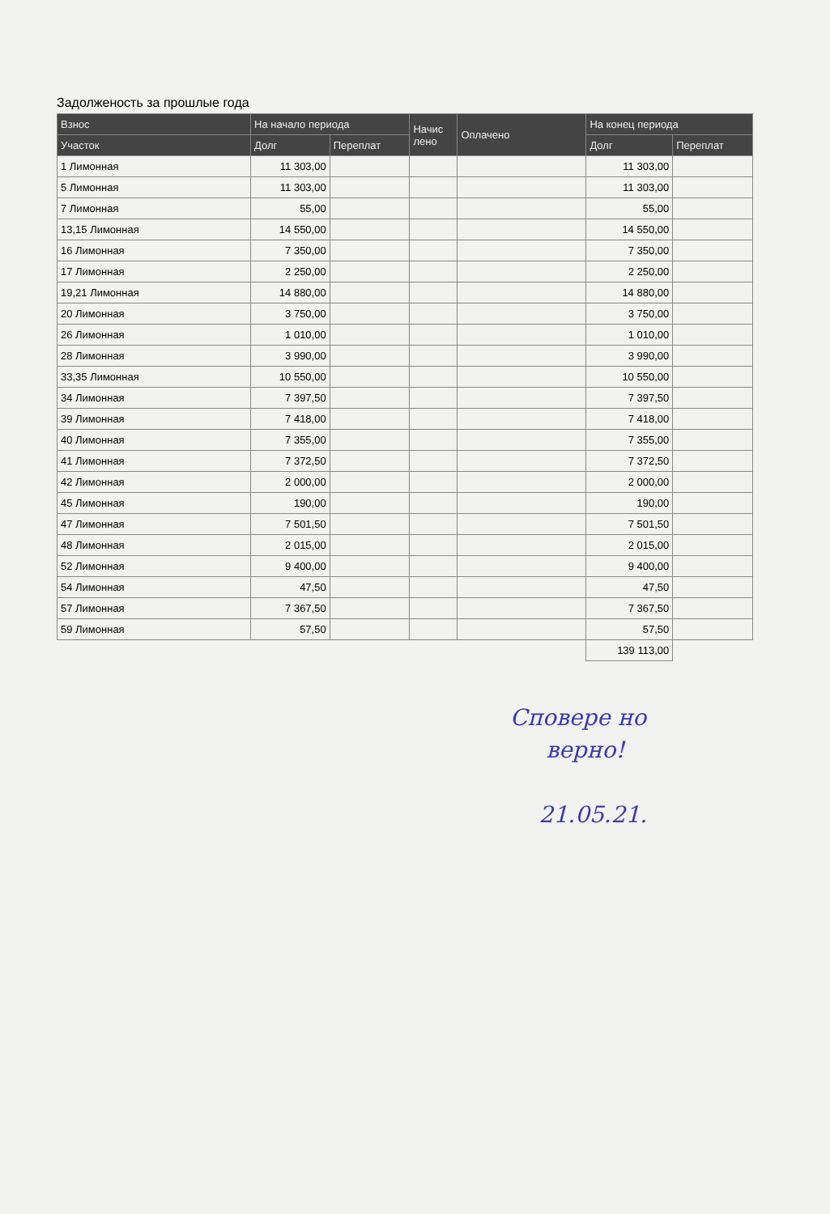Задолженость за прошлые года
| Взнос | На начало периода | | Начис лено | Оплачено | На конец периода | |
| --- | --- | --- | --- | --- | --- | --- |
| Участок | Долг | Переплат | | | Долг | Переплат |
| 1 Лимонная | 11 303,00 | | | | 11 303,00 | |
| 5 Лимонная | 11 303,00 | | | | 11 303,00 | |
| 7 Лимонная | 55,00 | | | | 55,00 | |
| 13,15 Лимонная | 14 550,00 | | | | 14 550,00 | |
| 16 Лимонная | 7 350,00 | | | | 7 350,00 | |
| 17 Лимонная | 2 250,00 | | | | 2 250,00 | |
| 19,21 Лимонная | 14 880,00 | | | | 14 880,00 | |
| 20 Лимонная | 3 750,00 | | | | 3 750,00 | |
| 26 Лимонная | 1 010,00 | | | | 1 010,00 | |
| 28 Лимонная | 3 990,00 | | | | 3 990,00 | |
| 33,35 Лимонная | 10 550,00 | | | | 10 550,00 | |
| 34 Лимонная | 7 397,50 | | | | 7 397,50 | |
| 39 Лимонная | 7 418,00 | | | | 7 418,00 | |
| 40 Лимонная | 7 355,00 | | | | 7 355,00 | |
| 41 Лимонная | 7 372,50 | | | | 7 372,50 | |
| 42 Лимонная | 2 000,00 | | | | 2 000,00 | |
| 45 Лимонная | 190,00 | | | | 190,00 | |
| 47 Лимонная | 7 501,50 | | | | 7 501,50 | |
| 48 Лимонная | 2 015,00 | | | | 2 015,00 | |
| 52 Лимонная | 9 400,00 | | | | 9 400,00 | |
| 54 Лимонная | 47,50 | | | | 47,50 | |
| 57 Лимонная | 7 367,50 | | | | 7 367,50 | |
| 59 Лимонная | 57,50 | | | | 57,50 | |
| | | | | | 139 113,00 | |
Сповере но
верно!
21.05.21.